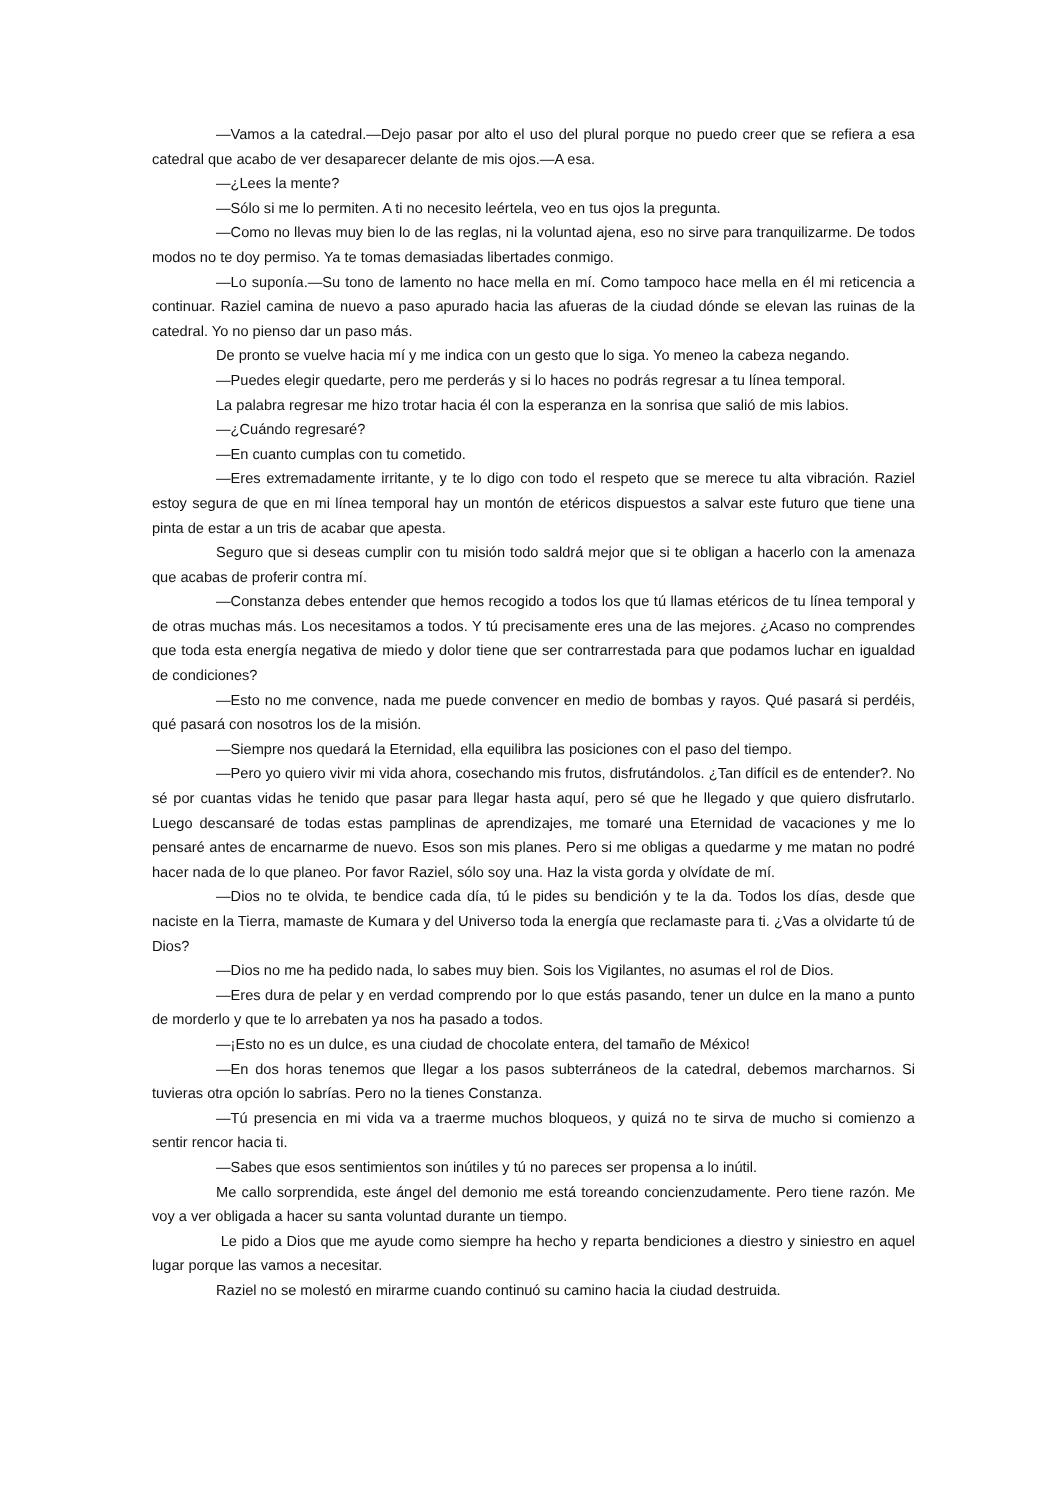—Vamos a la catedral.—Dejo pasar por alto el uso del plural porque no puedo creer que se refiera a esa catedral que acabo de ver desaparecer delante de mis ojos.—A esa.
—¿Lees la mente?
—Sólo si me lo permiten. A ti no necesito leértela, veo en tus ojos la pregunta.
—Como no llevas muy bien lo de las reglas, ni la voluntad ajena, eso no sirve para tranquilizarme. De todos modos no te doy permiso. Ya te tomas demasiadas libertades conmigo.
—Lo suponía.—Su tono de lamento no hace mella en mí. Como tampoco hace mella en él mi reticencia a continuar. Raziel camina de nuevo a paso apurado hacia las afueras de la ciudad dónde se elevan las ruinas de la catedral. Yo no pienso dar un paso más.
De pronto se vuelve hacia mí y me indica con un gesto que lo siga. Yo meneo la cabeza negando.
—Puedes elegir quedarte, pero me perderás y si lo haces no podrás regresar a tu línea temporal.
La palabra regresar me hizo trotar hacia él con la esperanza en la sonrisa que salió de mis labios.
—¿Cuándo regresaré?
—En cuanto cumplas con tu cometido.
—Eres extremadamente irritante, y te lo digo con todo el respeto que se merece tu alta vibración. Raziel estoy segura de que en mi línea temporal hay un montón de etéricos dispuestos a salvar este futuro que tiene una pinta de estar a un tris de acabar que apesta.
Seguro que si deseas cumplir con tu misión todo saldrá mejor que si te obligan a hacerlo con la amenaza que acabas de proferir contra mí.
—Constanza debes entender que hemos recogido a todos los que tú llamas etéricos de tu línea temporal y de otras muchas más. Los necesitamos a todos. Y tú precisamente eres una de las mejores. ¿Acaso no comprendes que toda esta energía negativa de miedo y dolor tiene que ser contrarrestada para que podamos luchar en igualdad de condiciones?
—Esto no me convence, nada me puede convencer en medio de bombas y rayos. Qué pasará si perdéis, qué pasará con nosotros los de la misión.
—Siempre nos quedará la Eternidad, ella equilibra las posiciones con el paso del tiempo.
—Pero yo quiero vivir mi vida ahora, cosechando mis frutos, disfrutándolos. ¿Tan difícil es de entender?. No sé por cuantas vidas he tenido que pasar para llegar hasta aquí, pero sé que he llegado y que quiero disfrutarlo. Luego descansaré de todas estas pamplinas de aprendizajes, me tomaré una Eternidad de vacaciones y me lo pensaré antes de encarnarme de nuevo. Esos son mis planes. Pero si me obligas a quedarme y me matan no podré hacer nada de lo que planeo. Por favor Raziel, sólo soy una. Haz la vista gorda y olvídate de mí.
—Dios no te olvida, te bendice cada día, tú le pides su bendición y te la da. Todos los días, desde que naciste en la Tierra, mamaste de Kumara y del Universo toda la energía que reclamaste para ti. ¿Vas a olvidarte tú de Dios?
—Dios no me ha pedido nada, lo sabes muy bien. Sois los Vigilantes, no asumas el rol de Dios.
—Eres dura de pelar y en verdad comprendo por lo que estás pasando, tener un dulce en la mano a punto de morderlo y que te lo arrebaten ya nos ha pasado a todos.
—¡Esto no es un dulce, es una ciudad de chocolate entera, del tamaño de México!
—En dos horas tenemos que llegar a los pasos subterráneos de la catedral, debemos marcharnos. Si tuvieras otra opción lo sabrías. Pero no la tienes Constanza.
—Tú presencia en mi vida va a traerme muchos bloqueos, y quizá no te sirva de mucho si comienzo a sentir rencor hacia ti.
—Sabes que esos sentimientos son inútiles y tú no pareces ser propensa a lo inútil.
Me callo sorprendida, este ángel del demonio me está toreando concienzudamente. Pero tiene razón. Me voy a ver obligada a hacer su santa voluntad durante un tiempo.
Le pido a Dios que me ayude como siempre ha hecho y reparta bendiciones a diestro y siniestro en aquel lugar porque las vamos a necesitar.
Raziel no se molestó en mirarme cuando continuó su camino hacia la ciudad destruida.